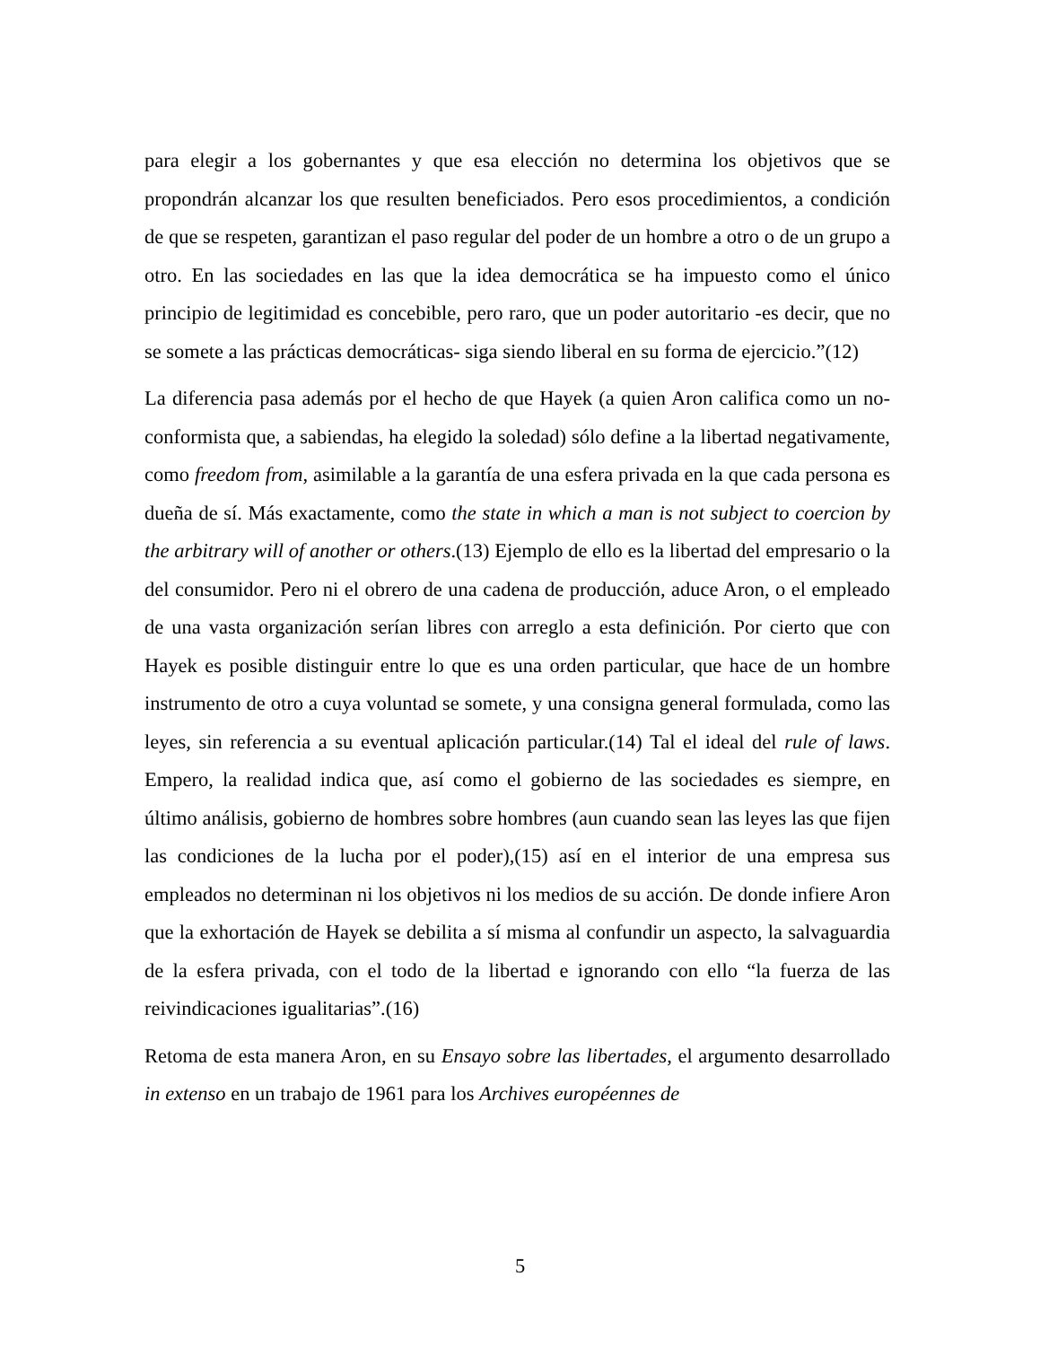para elegir a los gobernantes y que esa elección no determina los objetivos que se propondrán alcanzar los que resulten beneficiados. Pero esos procedimientos, a condición de que se respeten, garantizan el paso regular del poder de un hombre a otro o de un grupo a otro. En las sociedades en las que la idea democrática se ha impuesto como el único principio de legitimidad es concebible, pero raro, que un poder autoritario -es decir, que no se somete a las prácticas democráticas- siga siendo liberal en su forma de ejercicio.”(12)
La diferencia pasa además por el hecho de que Hayek (a quien Aron califica como un no-conformista que, a sabiendas, ha elegido la soledad) sólo define a la libertad negativamente, como freedom from, asimilable a la garantía de una esfera privada en la que cada persona es dueña de sí. Más exactamente, como the state in which a man is not subject to coercion by the arbitrary will of another or others.(13) Ejemplo de ello es la libertad del empresario o la del consumidor. Pero ni el obrero de una cadena de producción, aduce Aron, o el empleado de una vasta organización serían libres con arreglo a esta definición. Por cierto que con Hayek es posible distinguir entre lo que es una orden particular, que hace de un hombre instrumento de otro a cuya voluntad se somete, y una consigna general formulada, como las leyes, sin referencia a su eventual aplicación particular.(14) Tal el ideal del rule of laws. Empero, la realidad indica que, así como el gobierno de las sociedades es siempre, en último análisis, gobierno de hombres sobre hombres (aun cuando sean las leyes las que fijen las condiciones de la lucha por el poder),(15) así en el interior de una empresa sus empleados no determinan ni los objetivos ni los medios de su acción. De donde infiere Aron que la exhortación de Hayek se debilita a sí misma al confundir un aspecto, la salvaguardia de la esfera privada, con el todo de la libertad e ignorando con ello “la fuerza de las reivindicaciones igualitarias”.(16)
Retoma de esta manera Aron, en su Ensayo sobre las libertades, el argumento desarrollado in extenso en un trabajo de 1961 para los Archives européennes de
5